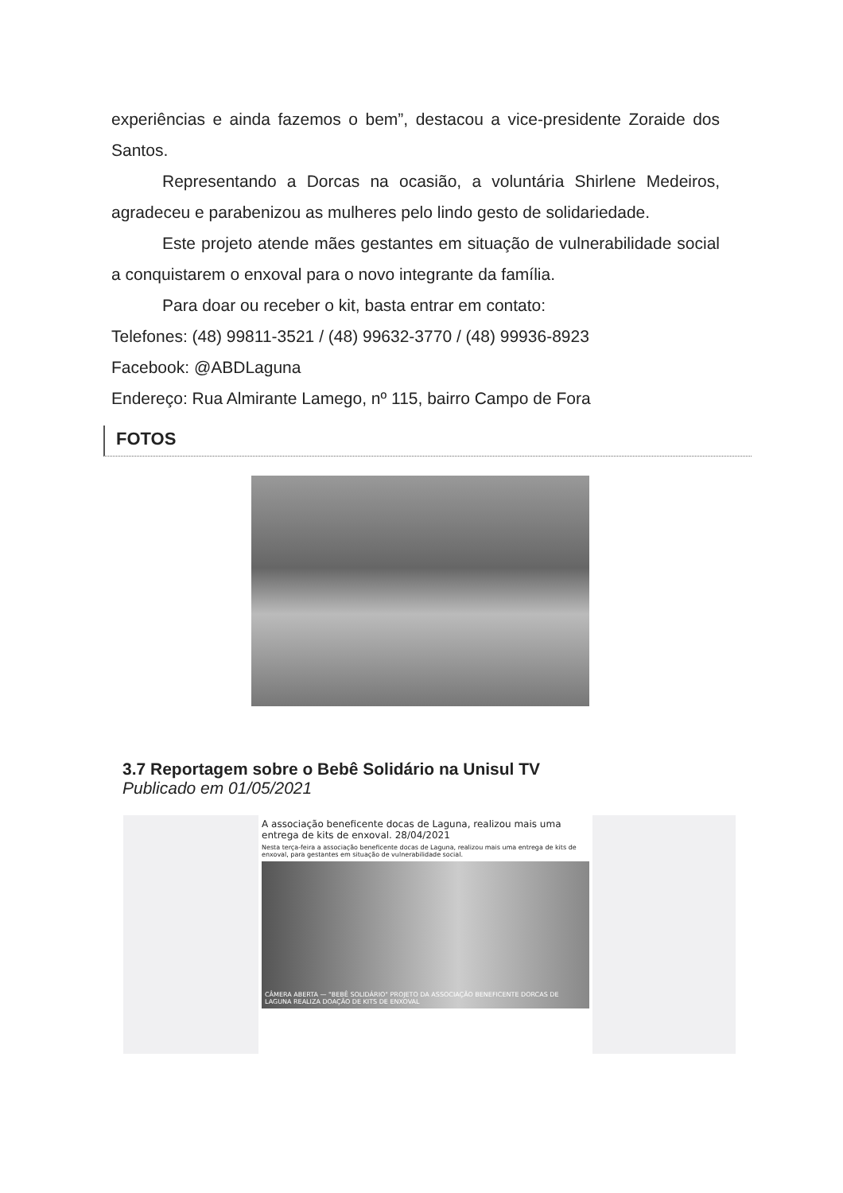experiências e ainda fazemos o bem”, destacou a vice-presidente Zoraide dos Santos.
Representando a Dorcas na ocasião, a voluntária Shirlene Medeiros, agradeceu e parabenizou as mulheres pelo lindo gesto de solidariedade.
Este projeto atende mães gestantes em situação de vulnerabilidade social a conquistarem o enxoval para o novo integrante da família.
Para doar ou receber o kit, basta entrar em contato:
Telefones: (48) 99811-3521 / (48) 99632-3770 / (48) 99936-8923
Facebook: @ABDLaguna
Endereço: Rua Almirante Lamego, nº 115, bairro Campo de Fora
FOTOS
3.7 Reportagem sobre o Bebê Solidário na Unisul TV
Publicado em 01/05/2021
A associação beneficente docas de Laguna, realizou mais uma entrega de kits de enxoval. 28/04/2021
Nesta terça-feira a associação beneficente docas de Laguna, realizou mais uma entrega de kits de enxoval, para gestantes em situação de vulnerabilidade social.
CÂMERA ABERTA — "BEBÊ SOLIDÁRIO" PROJETO DA ASSOCIAÇÃO BENEFICENTE DORCAS DE LAGUNA REALIZA DOAÇÃO DE KITS DE ENXOVAL